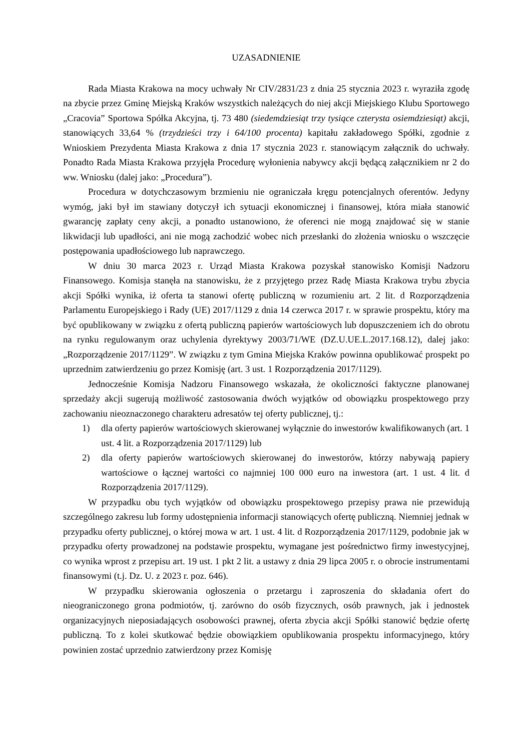UZASADNIENIE
Rada Miasta Krakowa na mocy uchwały Nr CIV/2831/23 z dnia 25 stycznia 2023 r. wyraziła zgodę na zbycie przez Gminę Miejską Kraków wszystkich należących do niej akcji Miejskiego Klubu Sportowego „Cracovia” Sportowa Spółka Akcyjna, tj. 73 480 (siedemdziesiąt trzy tysiące czterysta osiemdziesiąt) akcji, stanowiących 33,64 % (trzydzieści trzy i 64/100 procenta) kapitału zakładowego Spółki, zgodnie z Wnioskiem Prezydenta Miasta Krakowa z dnia 17 stycznia 2023 r. stanowiącym załącznik do uchwały. Ponadto Rada Miasta Krakowa przyjęła Procedurę wyłonienia nabywcy akcji będącą załącznikiem nr 2 do ww. Wniosku (dalej jako: „Procedura”).
Procedura w dotychczasowym brzmieniu nie ograniczała kręgu potencjalnych oferentów. Jedyny wymóg, jaki był im stawiany dotyczył ich sytuacji ekonomicznej i finansowej, która miała stanowić gwarancję zapłaty ceny akcji, a ponadto ustanowiono, że oferenci nie mogą znajdować się w stanie likwidacji lub upadłości, ani nie mogą zachodzić wobec nich przesłanki do złożenia wniosku o wszczęcie postępowania upadłościowego lub naprawczego.
W dniu 30 marca 2023 r. Urząd Miasta Krakowa pozyskał stanowisko Komisji Nadzoru Finansowego. Komisja stanęła na stanowisku, że z przyjętego przez Radę Miasta Krakowa trybu zbycia akcji Spółki wynika, iż oferta ta stanowi ofertę publiczną w rozumieniu art. 2 lit. d Rozporządzenia Parlamentu Europejskiego i Rady (UE) 2017/1129 z dnia 14 czerwca 2017 r. w sprawie prospektu, który ma być opublikowany w związku z ofertą publiczną papierów wartościowych lub dopuszczeniem ich do obrotu na rynku regulowanym oraz uchylenia dyrektywy 2003/71/WE (DZ.U.UE.L.2017.168.12), dalej jako: „Rozporządzenie 2017/1129”. W związku z tym Gmina Miejska Kraków powinna opublikować prospekt po uprzednim zatwierdzeniu go przez Komisję (art. 3 ust. 1 Rozporządzenia 2017/1129).
Jednocześnie Komisja Nadzoru Finansowego wskazała, że okoliczności faktyczne planowanej sprzedaży akcji sugerują możliwość zastosowania dwóch wyjątków od obowiązku prospektowego przy zachowaniu nieoznaczonego charakteru adresatów tej oferty publicznej, tj.:
1) dla oferty papierów wartościowych skierowanej wyłącznie do inwestorów kwalifikowanych (art. 1 ust. 4 lit. a Rozporządzenia 2017/1129) lub
2) dla oferty papierów wartościowych skierowanej do inwestorów, którzy nabywają papiery wartościowe o łącznej wartości co najmniej 100 000 euro na inwestora (art. 1 ust. 4 lit. d Rozporządzenia 2017/1129).
W przypadku obu tych wyjątków od obowiązku prospektowego przepisy prawa nie przewidują szczególnego zakresu lub formy udostępnienia informacji stanowiących ofertę publiczną. Niemniej jednak w przypadku oferty publicznej, o której mowa w art. 1 ust. 4 lit. d Rozporządzenia 2017/1129, podobnie jak w przypadku oferty prowadzonej na podstawie prospektu, wymagane jest pośrednictwo firmy inwestycyjnej, co wynika wprost z przepisu art. 19 ust. 1 pkt 2 lit. a ustawy z dnia 29 lipca 2005 r. o obrocie instrumentami finansowymi (t.j. Dz. U. z 2023 r. poz. 646).
W przypadku skierowania ogłoszenia o przetargu i zaproszenia do składania ofert do nieograniczonego grona podmiotów, tj. zarówno do osób fizycznych, osób prawnych, jak i jednostek organizacyjnych nieposiadających osobowości prawnej, oferta zbycia akcji Spółki stanowić będzie ofertę publiczną. To z kolei skutkować będzie obowiązkiem opublikowania prospektu informacyjnego, który powinien zostać uprzednio zatwierdzony przez Komisję